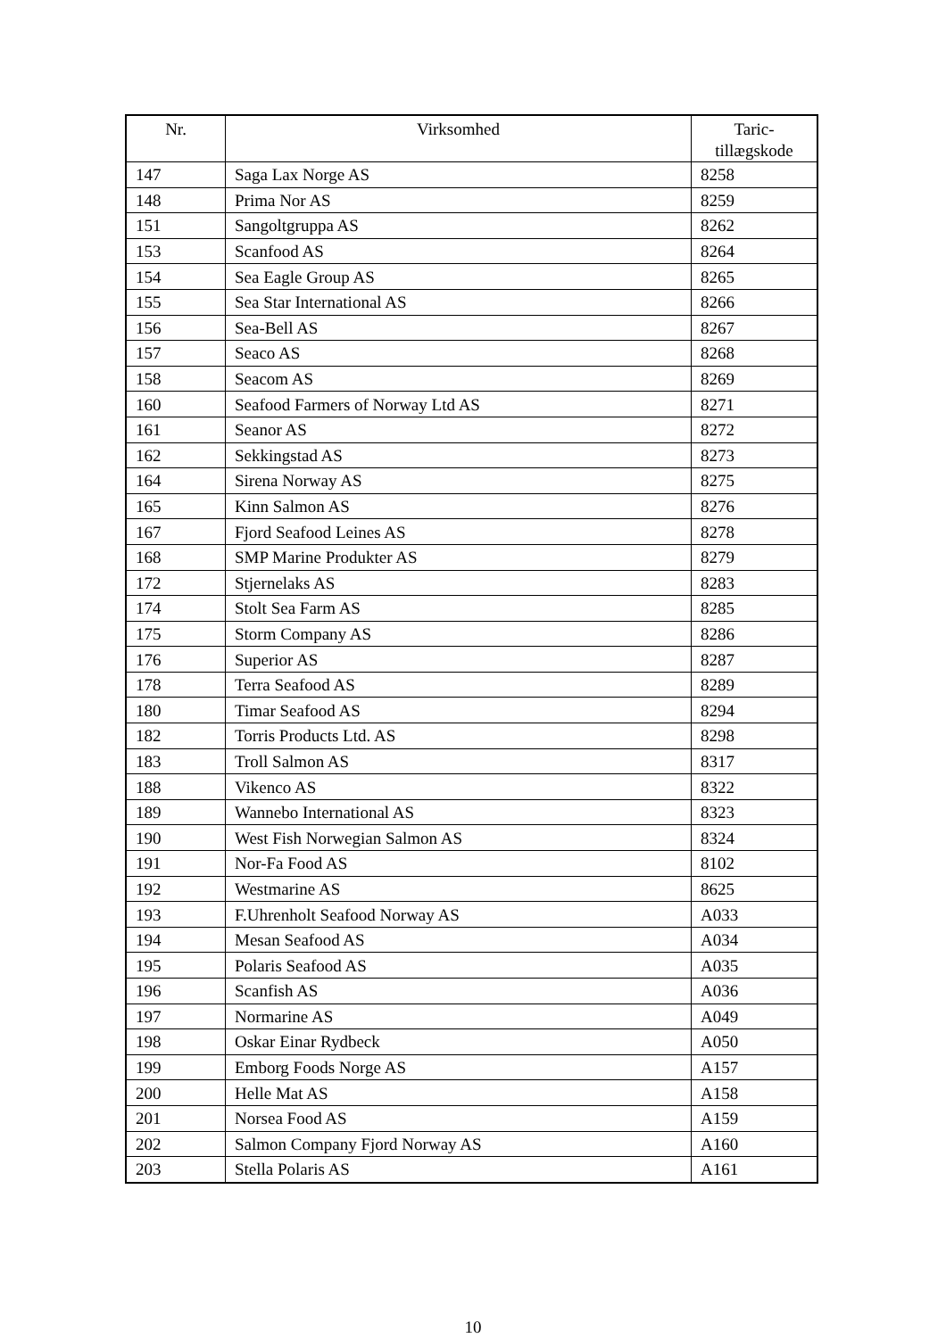| Nr. | Virksomhed | Taric- tillægskode |
| --- | --- | --- |
| 147 | Saga Lax Norge AS | 8258 |
| 148 | Prima Nor AS | 8259 |
| 151 | Sangoltgruppa AS | 8262 |
| 153 | Scanfood AS | 8264 |
| 154 | Sea Eagle Group AS | 8265 |
| 155 | Sea Star International AS | 8266 |
| 156 | Sea-Bell AS | 8267 |
| 157 | Seaco AS | 8268 |
| 158 | Seacom AS | 8269 |
| 160 | Seafood Farmers of Norway Ltd AS | 8271 |
| 161 | Seanor AS | 8272 |
| 162 | Sekkingstad AS | 8273 |
| 164 | Sirena Norway AS | 8275 |
| 165 | Kinn Salmon AS | 8276 |
| 167 | Fjord Seafood Leines AS | 8278 |
| 168 | SMP Marine Produkter AS | 8279 |
| 172 | Stjernelaks AS | 8283 |
| 174 | Stolt Sea Farm AS | 8285 |
| 175 | Storm Company AS | 8286 |
| 176 | Superior AS | 8287 |
| 178 | Terra Seafood AS | 8289 |
| 180 | Timar Seafood AS | 8294 |
| 182 | Torris Products Ltd. AS | 8298 |
| 183 | Troll Salmon AS | 8317 |
| 188 | Vikenco AS | 8322 |
| 189 | Wannebo International AS | 8323 |
| 190 | West Fish Norwegian Salmon AS | 8324 |
| 191 | Nor-Fa Food AS | 8102 |
| 192 | Westmarine AS | 8625 |
| 193 | F.Uhrenholt Seafood Norway AS | A033 |
| 194 | Mesan Seafood AS | A034 |
| 195 | Polaris Seafood AS | A035 |
| 196 | Scanfish AS | A036 |
| 197 | Normarine AS | A049 |
| 198 | Oskar Einar Rydbeck | A050 |
| 199 | Emborg Foods Norge AS | A157 |
| 200 | Helle Mat AS | A158 |
| 201 | Norsea Food AS | A159 |
| 202 | Salmon Company Fjord Norway AS | A160 |
| 203 | Stella Polaris AS | A161 |
10